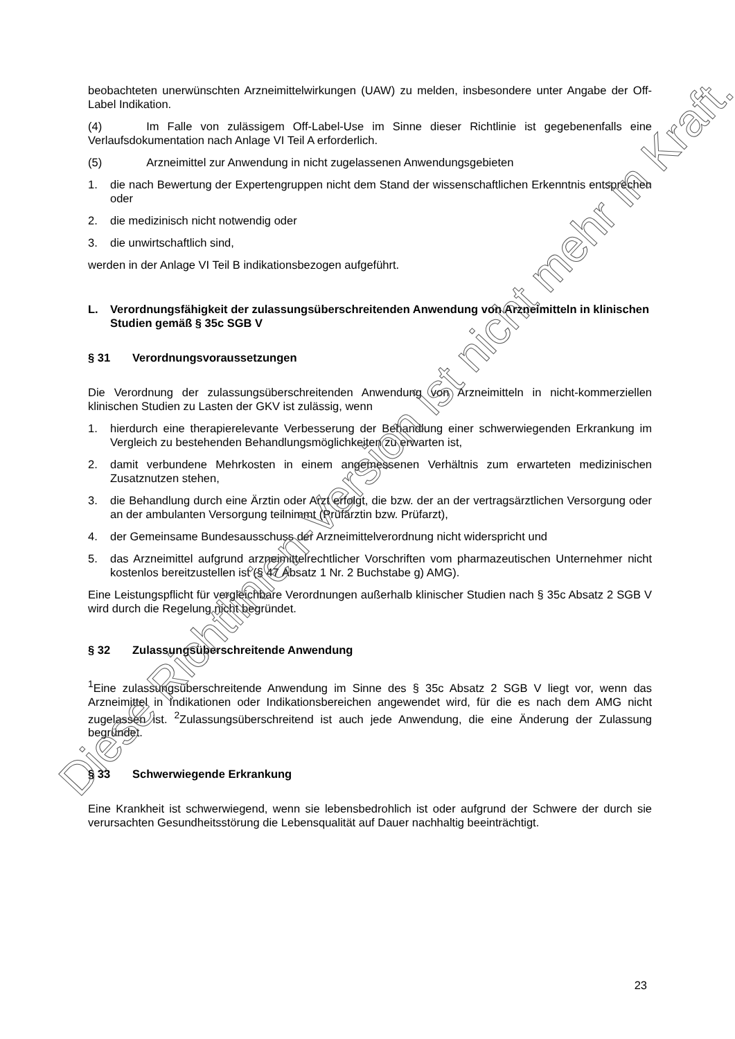beobachteten unerwünschten Arzneimittelwirkungen (UAW) zu melden, insbesondere unter Angabe der Off-Label Indikation.
(4) Im Falle von zulässigem Off-Label-Use im Sinne dieser Richtlinie ist gegebenenfalls eine Verlaufsdokumentation nach Anlage VI Teil A erforderlich.
(5) Arzneimittel zur Anwendung in nicht zugelassenen Anwendungsgebieten
1. die nach Bewertung der Expertengruppen nicht dem Stand der wissenschaftlichen Erkenntnis entsprechen oder
2. die medizinisch nicht notwendig oder
3. die unwirtschaftlich sind,
werden in der Anlage VI Teil B indikationsbezogen aufgeführt.
L. Verordnungsfähigkeit der zulassungsüberschreitenden Anwendung von Arzneimitteln in klinischen Studien gemäß § 35c SGB V
§ 31 Verordnungsvoraussetzungen
Die Verordnung der zulassungsüberschreitenden Anwendung von Arzneimitteln in nicht-kommerziellen klinischen Studien zu Lasten der GKV ist zulässig, wenn
1. hierdurch eine therapierelevante Verbesserung der Behandlung einer schwerwiegenden Erkrankung im Vergleich zu bestehenden Behandlungsmöglichkeiten zu erwarten ist,
2. damit verbundene Mehrkosten in einem angemessenen Verhältnis zum erwarteten medizinischen Zusatznutzen stehen,
3. die Behandlung durch eine Ärztin oder Arzt erfolgt, die bzw. der an der vertragsärztlichen Versorgung oder an der ambulanten Versorgung teilnimmt (Prüfärztin bzw. Prüfarzt),
4. der Gemeinsame Bundesausschuss der Arzneimittelverordnung nicht widerspricht und
5. das Arzneimittel aufgrund arzneimittelrechtlicher Vorschriften vom pharmazeutischen Unternehmer nicht kostenlos bereitzustellen ist (§ 47 Absatz 1 Nr. 2 Buchstabe g) AMG).
Eine Leistungspflicht für vergleichbare Verordnungen außerhalb klinischer Studien nach § 35c Absatz 2 SGB V wird durch die Regelung nicht begründet.
§ 32 Zulassungsüberschreitende Anwendung
<sup>1</sup> Eine zulassungsüberschreitende Anwendung im Sinne des § 35c Absatz 2 SGB V liegt vor, wenn das Arzneimittel in Indikationen oder Indikationsbereichen angewendet wird, für die es nach dem AMG nicht zugelassen ist. <sup>2</sup>Zulassungsüberschreitend ist auch jede Anwendung, die eine Änderung der Zulassung begründet.
§ 33 Schwerwiegende Erkrankung
Eine Krankheit ist schwerwiegend, wenn sie lebensbedrohlich ist oder aufgrund der Schwere der durch sie verursachten Gesundheitsstörung die Lebensqualität auf Dauer nachhaltig beeinträchtigt.
23
Diese Richtlinien-Version ist nicht mehr in Kraft.